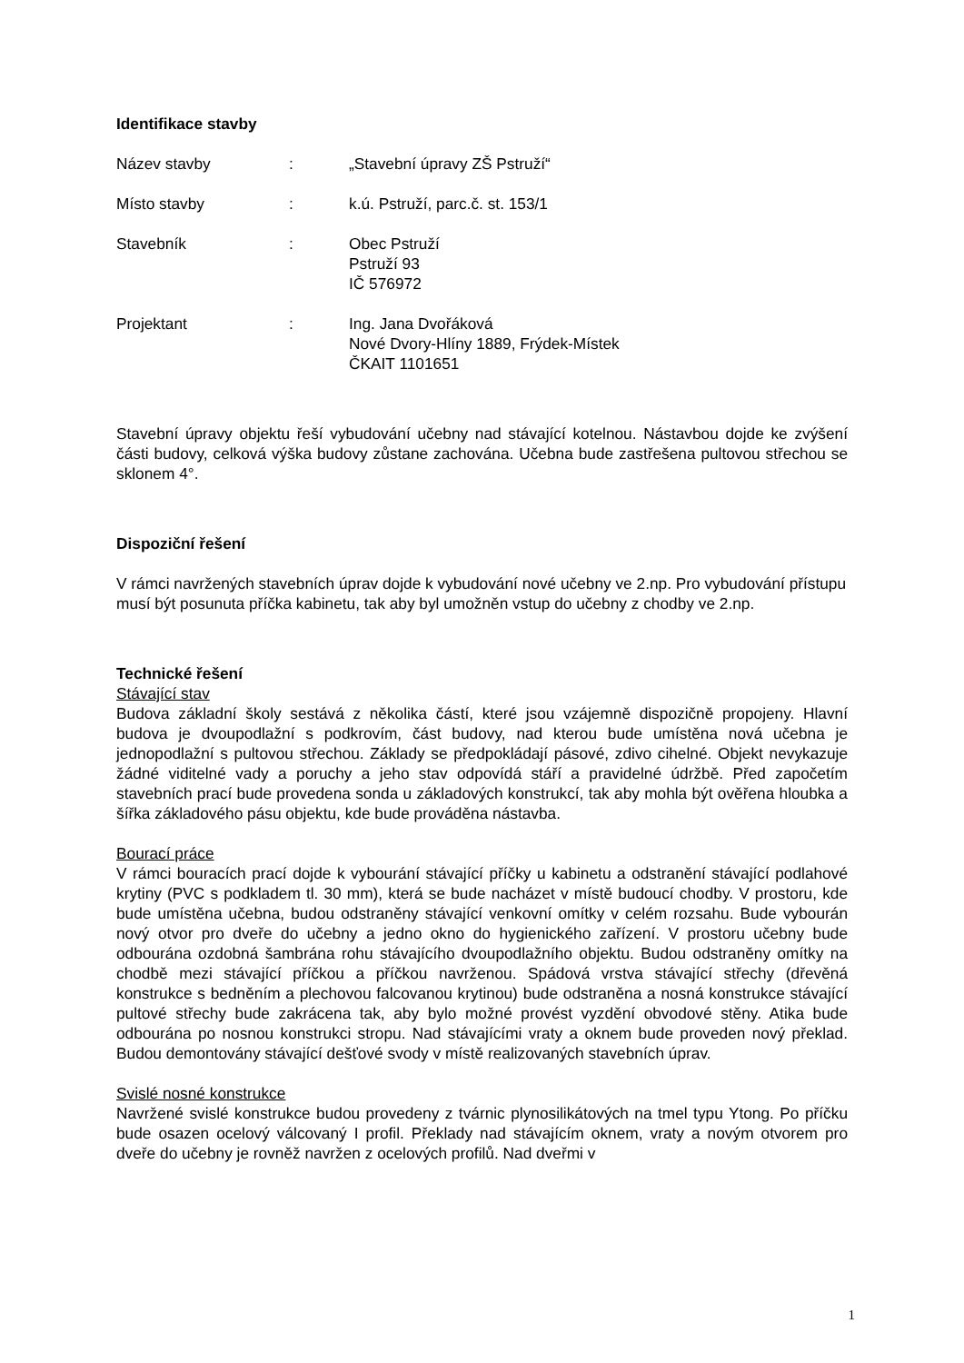Identifikace stavby
Název stavby : „Stavební úpravy ZŠ Pstruží“
Místo stavby : k.ú. Pstruží, parc.č. st. 153/1
Stavebník : Obec Pstruží
Pstruží 93
IČ 576972
Projektant : Ing. Jana Dvořáková
Nové Dvory-Hlíny 1889, Frýdek-Místek
ČKAIT 1101651
Stavební úpravy objektu řeší vybudování učebny nad stávající kotelnou. Nástavbou dojde ke zvýšení části budovy, celková výška budovy zůstane zachována. Učebna bude zastřešena pultovou střechou se sklonem 4°.
Dispoziční řešení
V rámci navržených stavebních úprav dojde k vybudování nové učebny ve 2.np. Pro vybudování přístupu musí být posunuta příčka kabinetu, tak aby byl umožněn vstup do učebny z chodby ve 2.np.
Technické řešení
Stávající stav
Budova základní školy sestává z několika částí, které jsou vzájemně dispozičně propojeny. Hlavní budova je dvoupodlažní s podkrovím, část budovy, nad kterou bude umístěna nová učebna je jednopodlažní s pultovou střechou. Základy se předpokládají pásové, zdivo cihelné. Objekt nevykazuje žádné viditelné vady a poruchy a jeho stav odpovídá stáří a pravidelné údržbě. Před započetím stavebních prací bude provedena sonda u základových konstrukcí, tak aby mohla být ověřena hloubka a šířka základového pásu objektu, kde bude prováděna nástavba.
Bourací práce
V rámci bouracích prací dojde k vybourání stávající příčky u kabinetu a odstranění stávající podlahové krytiny (PVC s podkladem tl. 30 mm), která se bude nacházet v místě budoucí chodby. V prostoru, kde bude umístěna učebna, budou odstraněny stávající venkovní omítky v celém rozsahu. Bude vybourán nový otvor pro dveře do učebny a jedno okno do hygienického zařízení. V prostoru učebny bude odbourána ozdobná šambrána rohu stávajícího dvoupodlažního objektu. Budou odstraněny omítky na chodbě mezi stávající příčkou a příčkou navrženou. Spádová vrstva stávající střechy (dřevěná konstrukce s bedněním a plechovou falcovanou krytinou) bude odstraněna a nosná konstrukce stávající pultové střechy bude zakrácena tak, aby bylo možné provést vyzdění obvodové stěny. Atika bude odbourána po nosnou konstrukci stropu. Nad stávajícími vraty a oknem bude proveden nový překlad. Budou demontovány stávající dešťové svody v místě realizovaných stavebních úprav.
Svislé nosné konstrukce
Navržené svislé konstrukce budou provedeny z tvárnic plynosilikátových na tmel typu Ytong. Po příčku bude osazen ocelový válcovaný I profil. Překlady nad stávajícím oknem, vraty a novým otvorem pro dveře do učebny je rovněž navržen z ocelových profilů. Nad dveřmi v
1